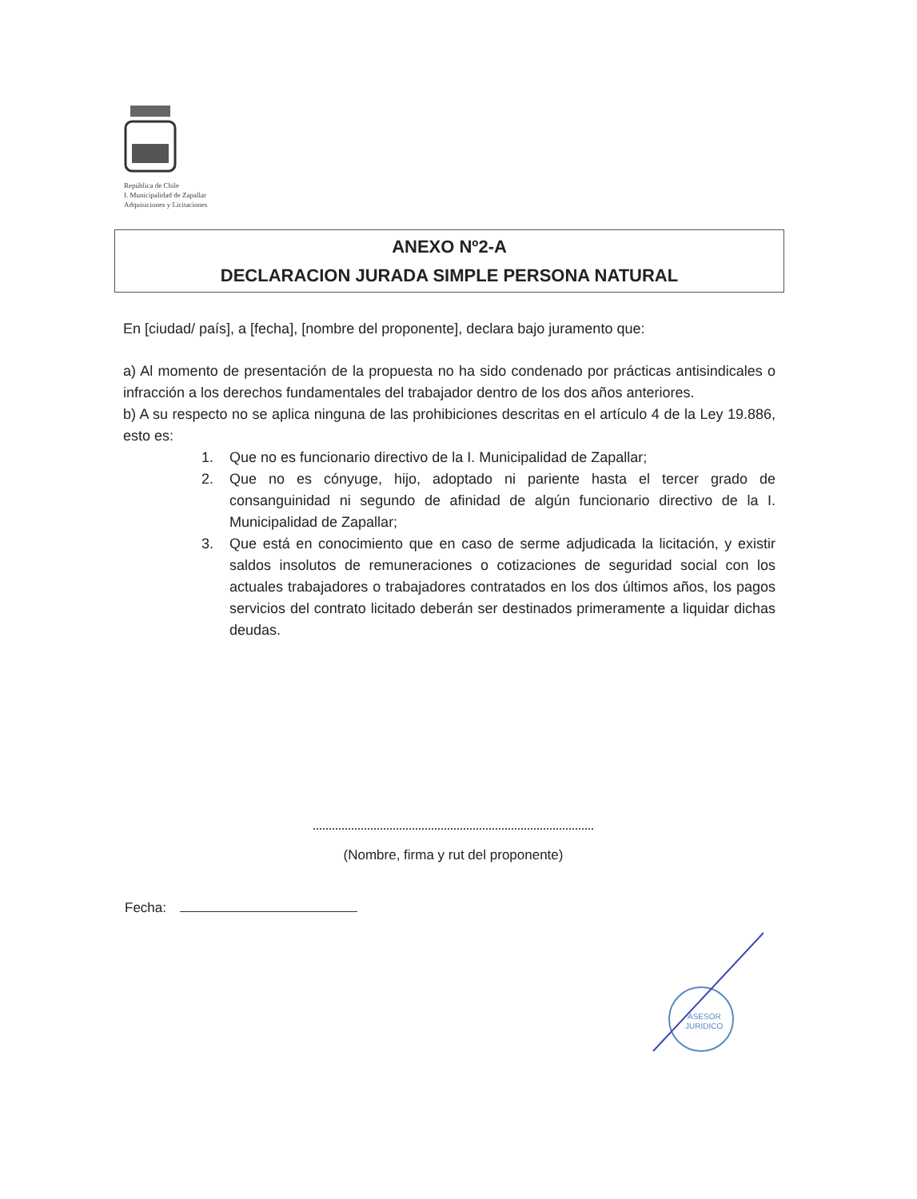República de Chile
I. Municipalidad de Zapallar
Adquisiciones y Licitaciones
ANEXO Nº2-A
DECLARACION JURADA SIMPLE PERSONA NATURAL
En [ciudad/ país], a [fecha], [nombre del proponente], declara bajo juramento que:
a) Al momento de presentación de la propuesta no ha sido condenado por prácticas antisindicales o infracción a los derechos fundamentales del trabajador dentro de los dos años anteriores.
b) A su respecto no se aplica ninguna de las prohibiciones descritas en el artículo 4 de la Ley 19.886, esto es:
1. Que no es funcionario directivo de la I. Municipalidad de Zapallar;
2. Que no es cónyuge, hijo, adoptado ni pariente hasta el tercer grado de consanguinidad ni segundo de afinidad de algún funcionario directivo de la I. Municipalidad de Zapallar;
3. Que está en conocimiento que en caso de serme adjudicada la licitación, y existir saldos insolutos de remuneraciones o cotizaciones de seguridad social con los actuales trabajadores o trabajadores contratados en los dos últimos años, los pagos servicios del contrato licitado deberán ser destinados primeramente a liquidar dichas deudas.
(Nombre, firma y rut del proponente)
Fecha:
ASESOR
JURIDICO